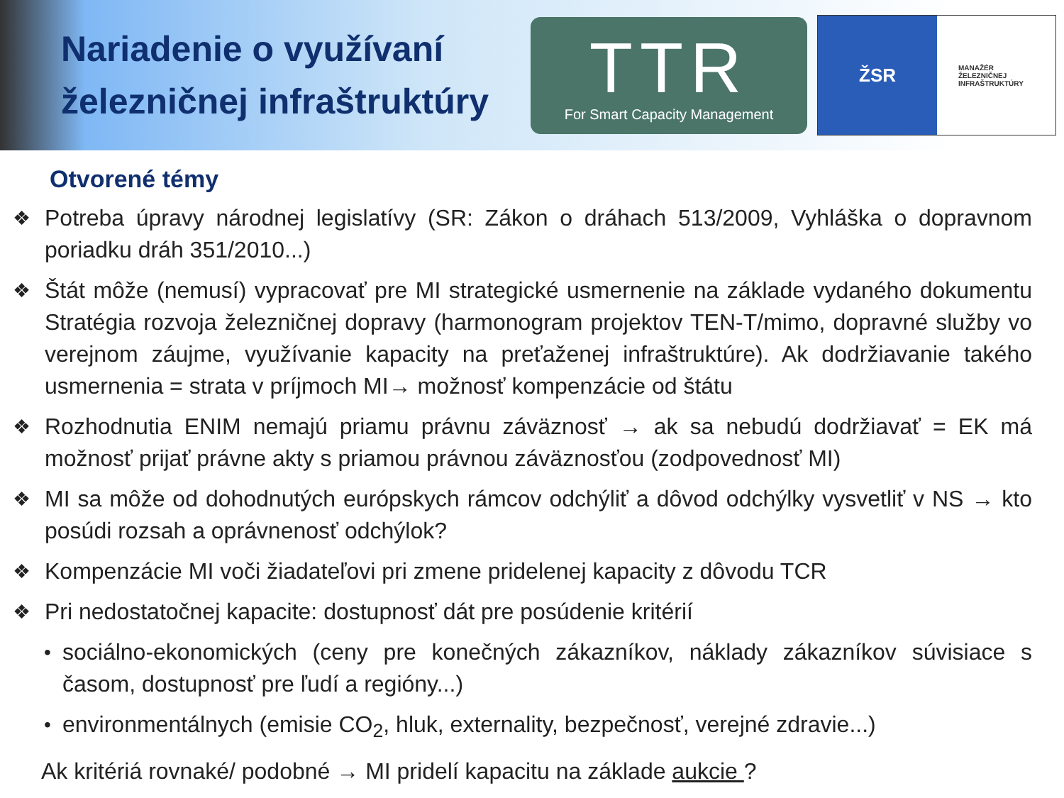Nariadenie o využívaní železničnej infraštruktúry
TTR
For Smart Capacity Management
ŽSR
MANAŽÉR
ŽELEZNIČNEJ
INFRAŠTRUKTÚRY
Otvorené témy
❖ Potreba úpravy národnej legislatívy (SR: Zákon o dráhach 513/2009, Vyhláška o dopravnom poriadku dráh 351/2010...)
❖ Štát môže (nemusí) vypracovať pre MI strategické usmernenie na základe vydaného dokumentu Stratégia rozvoja železničnej dopravy (harmonogram projektov TEN-T/mimo, dopravné služby vo verejnom záujme, využívanie kapacity na preťaženej infraštruktúre). Ak dodržiavanie takého usmernenia = strata v príjmoch MI→ možnosť kompenzácie od štátu
❖ Rozhodnutia ENIM nemajú priamu právnu záväznosť → ak sa nebudú dodržiavať = EK má možnosť prijať právne akty s priamou právnou záväznosťou (zodpovednosť MI)
❖ MI sa môže od dohodnutých európskych rámcov odchýliť a dôvod odchýlky vysvetliť v NS → kto posúdi rozsah a oprávnenosť odchýlok?
❖ Kompenzácie MI voči žiadateľovi pri zmene pridelenej kapacity z dôvodu TCR
❖ Pri nedostatočnej kapacite: dostupnosť dát pre posúdenie kritérií
• sociálno-ekonomických (ceny pre konečných zákazníkov, náklady zákazníkov súvisiace s časom, dostupnosť pre ľudí a regióny...)
• environmentálnych (emisie CO<sub>2</sub>, hluk, externality, bezpečnosť, verejné zdravie...)
Ak kritériá rovnaké/ podobné → MI pridelí kapacitu na základe aukcie ?